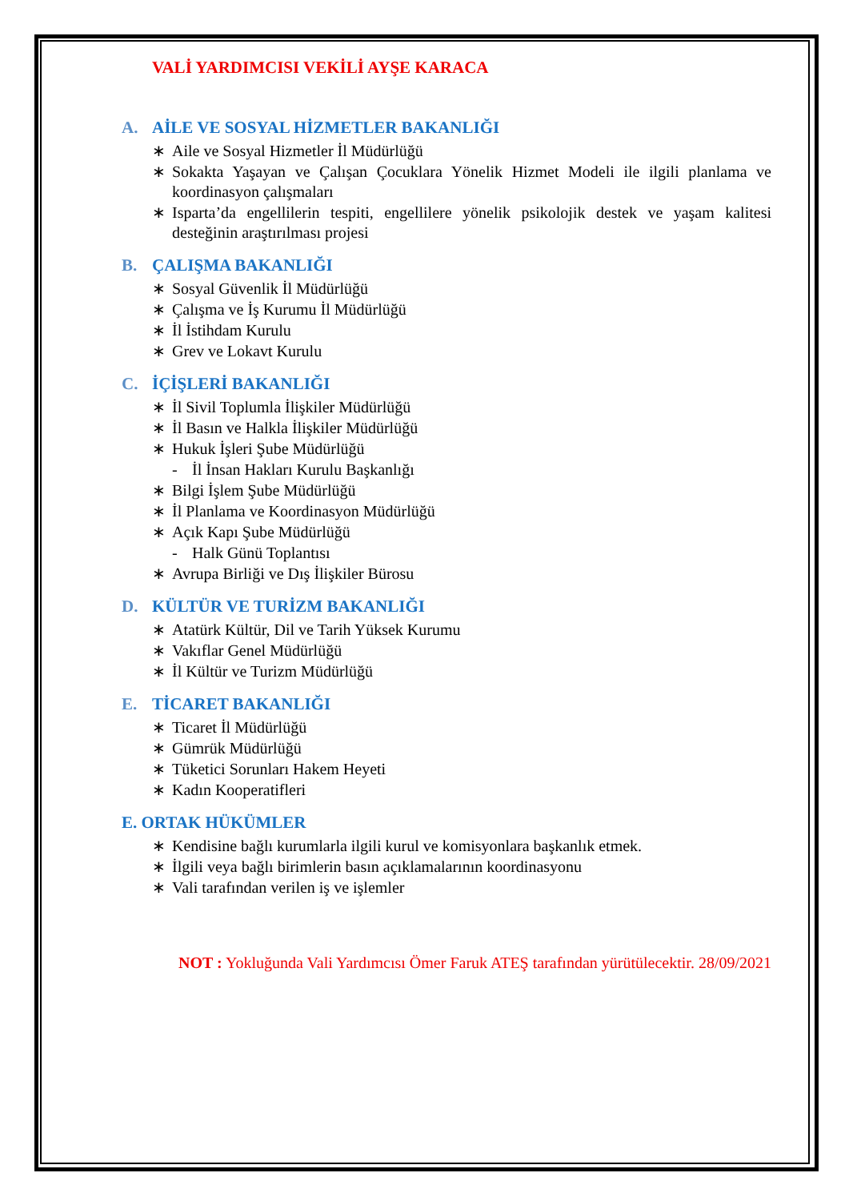VALİ YARDIMCISI VEKİLİ AYŞE KARACA
A. AİLE VE SOSYAL HİZMETLER BAKANLIĞI
∗ Aile ve Sosyal Hizmetler İl Müdürlüğü
∗ Sokakta Yaşayan ve Çalışan Çocuklara Yönelik Hizmet Modeli ile ilgili planlama ve koordinasyon çalışmaları
∗ Isparta’da engellilerin tespiti, engellilere yönelik psikolojik destek ve yaşam kalitesi desteğinin araştırılması projesi
B. ÇALIŞMA BAKANLIĞI
∗ Sosyal Güvenlik İl Müdürlüğü
∗ Çalışma ve İş Kurumu İl Müdürlüğü
∗ İl İstihdam Kurulu
∗ Grev ve Lokavt Kurulu
C. İÇİŞLERİ BAKANLIĞI
∗ İl Sivil Toplumla İlişkiler Müdürlüğü
∗ İl Basın ve Halkla İlişkiler Müdürlüğü
∗ Hukuk İşleri Şube Müdürlüğü
- İl İnsan Hakları Kurulu Başkanlığı
∗ Bilgi İşlem Şube Müdürlüğü
∗ İl Planlama ve Koordinasyon Müdürlüğü
∗ Açık Kapı Şube Müdürlüğü
- Halk Günü Toplantısı
∗ Avrupa Birliği ve Dış İlişkiler Bürosu
D. KÜLTÜR VE TURİZM BAKANLIĞI
∗ Atatürk Kültür, Dil ve Tarih Yüksek Kurumu
∗ Vakıflar Genel Müdürlüğü
∗ İl Kültür ve Turizm Müdürlüğü
E. TİCARET BAKANLIĞI
∗ Ticaret İl Müdürlüğü
∗ Gümrük Müdürlüğü
∗ Tüketici Sorunları Hakem Heyeti
∗ Kadın Kooperatifleri
E. ORTAK HÜKÜMLER
∗ Kendisine bağlı kurumlarla ilgili kurul ve komisyonlara başkanlık etmek.
∗ İlgili veya bağlı birimlerin basın açıklamalarının koordinasyonu
∗ Vali tarafından verilen iş ve işlemler
NOT : Yokluğunda Vali Yardımcısı Ömer Faruk ATEŞ tarafından yürütülecektir. 28/09/2021